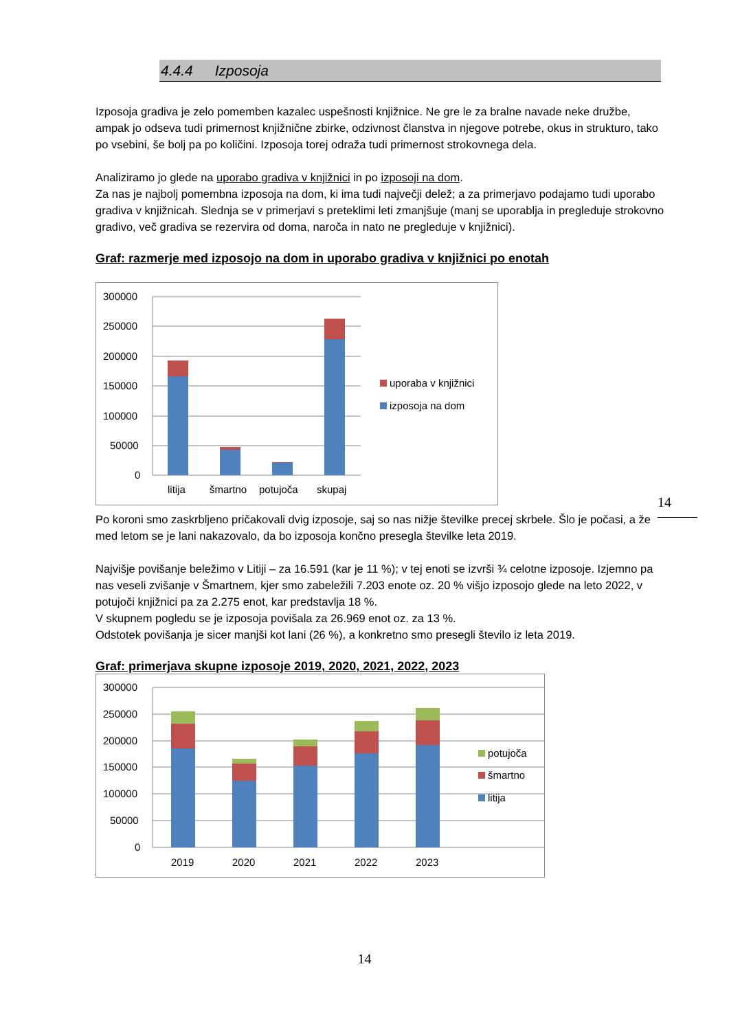4.4.4 Izposoja
Izposoja gradiva je zelo pomemben kazalec uspešnosti knjižnice. Ne gre le za bralne navade neke družbe, ampak jo odseva tudi primernost knjižnične zbirke, odzivnost članstva in njegove potrebe, okus in strukturo, tako po vsebini, še bolj pa po količini. Izposoja torej odraža tudi primernost strokovnega dela.
Analiziramo jo glede na uporabo gradiva v knjižnici in po izposoji na dom.
Za nas je najbolj pomembna izposoja na dom, ki ima tudi največji delež; a za primerjavo podajamo tudi uporabo gradiva v knjižnicah. Slednja se v primerjavi s preteklimi leti zmanjšuje (manj se uporablja in pregleduje strokovno gradivo, več gradiva se rezervira od doma, naroča in nato ne pregleduje v knjižnici).
Graf: razmerje med izposojo na dom in uporabo gradiva v knjižnici po enotah
300000
250000
200000
150000
100000
50000
0
litija
šmartno
potujoča
skupaj
uporaba v knjižnici
izposoja na dom
Po koroni smo zaskrbljeno pričakovali dvig izposoje, saj so nas nižje številke precej skrbele. Šlo je počasi, a že med letom se je lani nakazovalo, da bo izposoja končno presegla številke leta 2019.
Najvišje povišanje beležimo v Litiji – za 16.591 (kar je 11 %); v tej enoti se izvrši ¾ celotne izposoje. Izjemno pa nas veseli zvišanje v Šmartnem, kjer smo zabeležili 7.203 enote oz. 20 % višjo izposojo glede na leto 2022, v potujoči knjižnici pa za 2.275 enot, kar predstavlja 18 %.
V skupnem pogledu se je izposoja povišala za 26.969 enot oz. za 13 %.
Odstotek povišanja je sicer manjši kot lani (26 %), a konkretno smo presegli število iz leta 2019.
Graf: primerjava skupne izposoje 2019, 2020, 2021, 2022, 2023
300000
250000
200000
150000
100000
50000
0
2019
2020
2021
2022
2023
potujoča
šmartno
litija
14
14